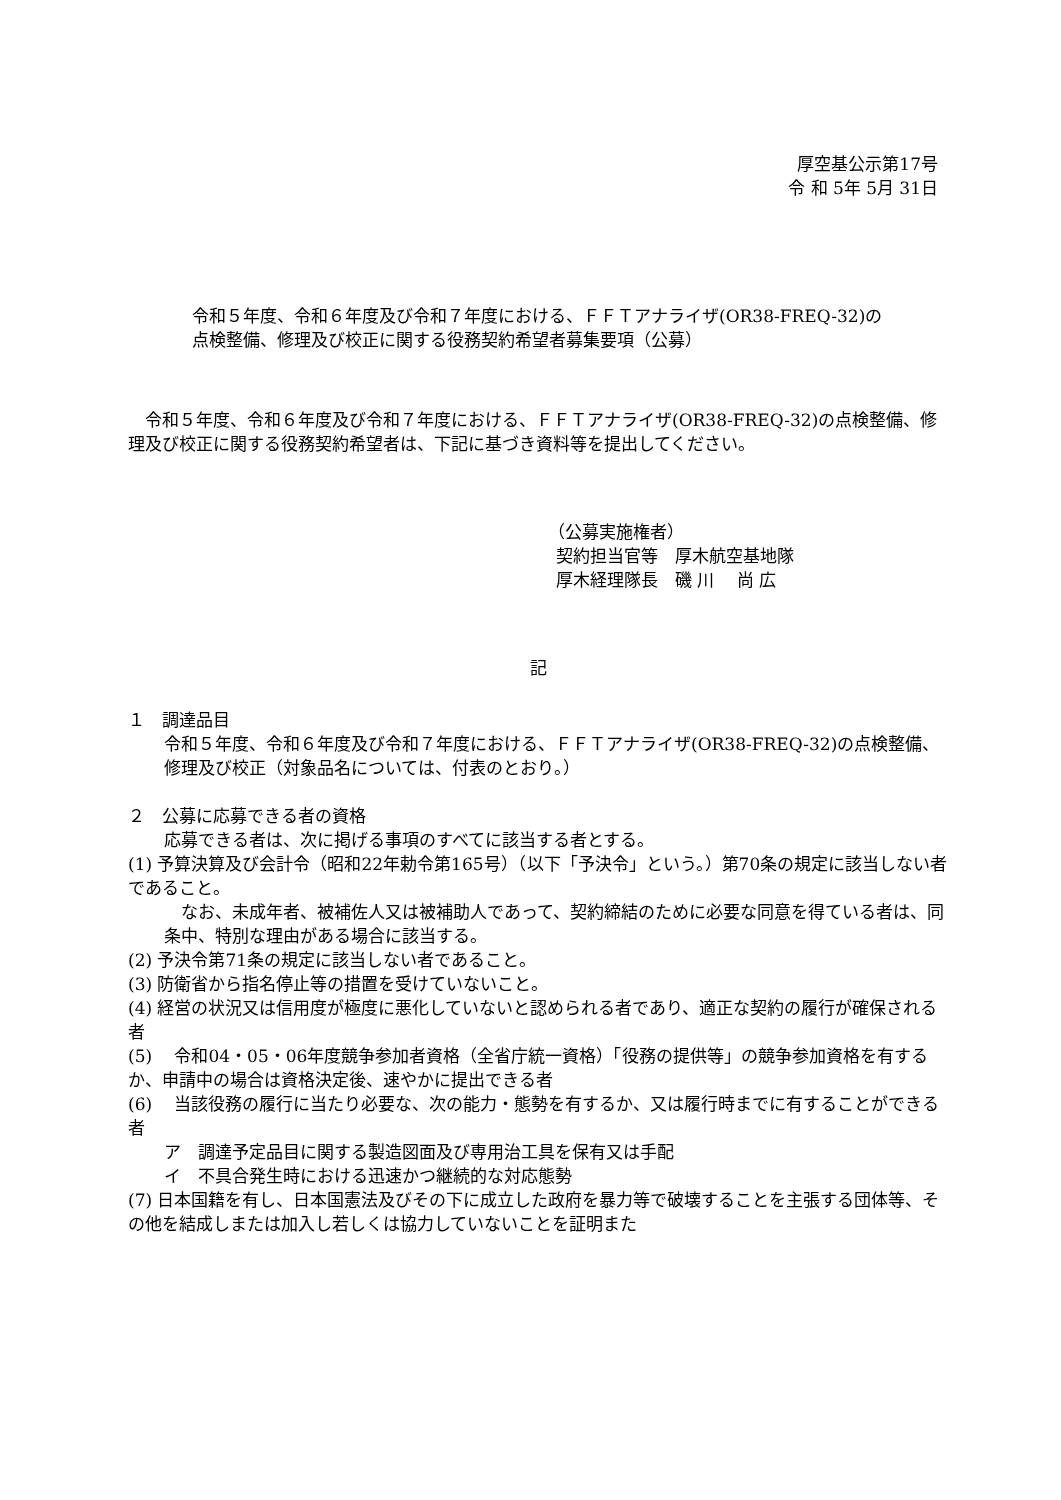厚空基公示第17号
令 和 5年 5月 31日
令和５年度、令和６年度及び令和７年度における、ＦＦＴアナライザ(OR38-FREQ-32)の点検整備、修理及び校正に関する役務契約希望者募集要項（公募）
　令和５年度、令和６年度及び令和７年度における、ＦＦＴアナライザ(OR38-FREQ-32)の点検整備、修理及び校正に関する役務契約希望者は、下記に基づき資料等を提出してください。
（公募実施権者）
契約担当官等　厚木航空基地隊
厚木経理隊長　磯 川　 尚 広
記
１　調達品目
令和５年度、令和６年度及び令和７年度における、ＦＦＴアナライザ(OR38-FREQ-32)の点検整備、修理及び校正（対象品名については、付表のとおり。）
２　公募に応募できる者の資格
応募できる者は、次に掲げる事項のすべてに該当する者とする。
(1) 予算決算及び会計令（昭和22年勅令第165号）（以下「予決令」という。）第70条の規定に該当しない者であること。
　なお、未成年者、被補佐人又は被補助人であって、契約締結のために必要な同意を得ている者は、同条中、特別な理由がある場合に該当する。
(2) 予決令第71条の規定に該当しない者であること。
(3) 防衛省から指名停止等の措置を受けていないこと。
(4) 経営の状況又は信用度が極度に悪化していないと認められる者であり、適正な契約の履行が確保される者
(5) 　令和04・05・06年度競争参加者資格（全省庁統一資格）「役務の提供等」の競争参加資格を有するか、申請中の場合は資格決定後、速やかに提出できる者
(6) 　当該役務の履行に当たり必要な、次の能力・態勢を有するか、又は履行時までに有することができる者
ア　調達予定品目に関する製造図面及び専用治工具を保有又は手配
イ　不具合発生時における迅速かつ継続的な対応態勢
(7) 日本国籍を有し、日本国憲法及びその下に成立した政府を暴力等で破壊することを主張する団体等、その他を結成しまたは加入し若しくは協力していないことを証明また